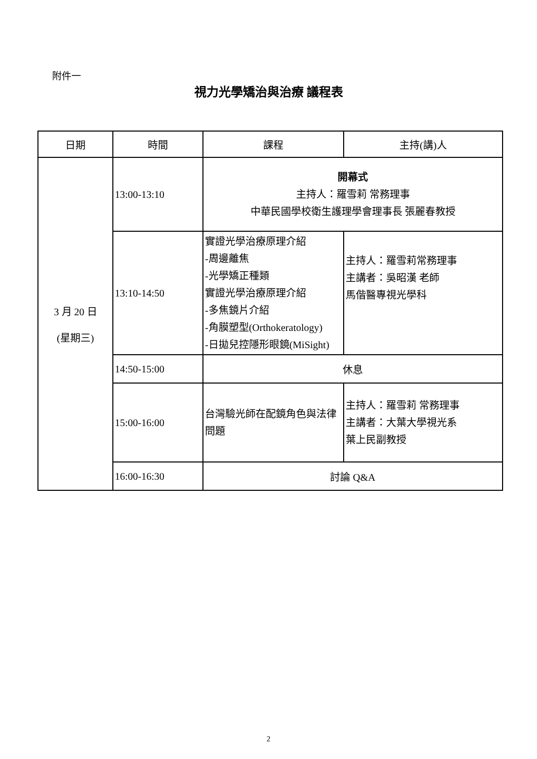附件一
視力光學矯治與治療 議程表
| 日期 | 時間 | 課程 | 主持(講)人 |
| --- | --- | --- | --- |
| 3 月 20 日 (星期三) | 13:00-13:10 | 開幕式 主持人：羅雪莉 常務理事 中華民國學校衛生護理學會理事長 張麗春教授 | |
| | 13:10-14:50 | 實證光學治療原理介紹 -周邊離焦 -光學矯正種類 實證光學治療原理介紹 -多焦鏡片介紹 -角膜塑型(Orthokeratology) -日拋兒控隱形眼鏡(MiSight) | 主持人：羅雪莉常務理事 主講者：吳昭漢 老師 馬偕醫專視光學科 |
| | 14:50-15:00 | 休息 | |
| | 15:00-16:00 | 台灣驗光師在配鏡角色與法律問題 | 主持人：羅雪莉 常務理事 主講者：大葉大學視光系 葉上民副教授 |
| | 16:00-16:30 | 討論 Q&A | |
2